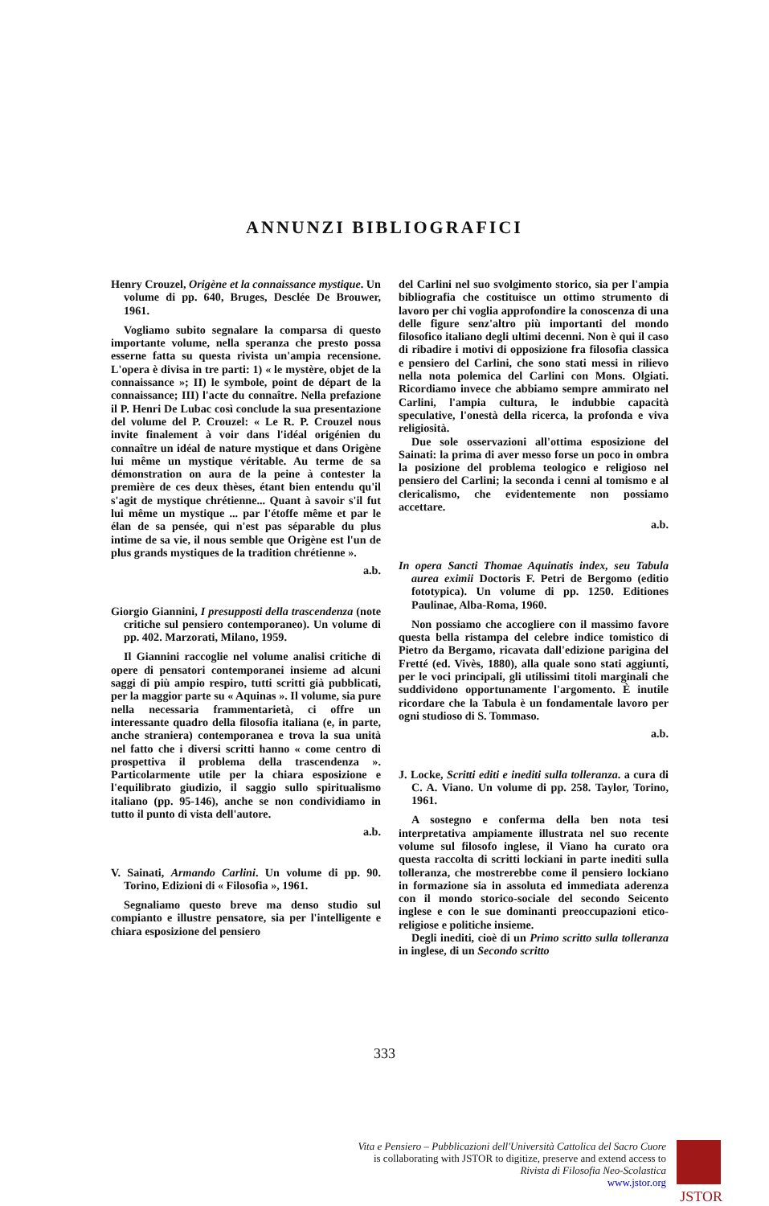ANNUNZI BIBLIOGRAFICI
Henry Crouzel, Origène et la connaissance mystique. Un volume di pp. 640, Bruges, Desclée De Brouwer, 1961.
Vogliamo subito segnalare la comparsa di questo importante volume, nella speranza che presto possa esserne fatta su questa rivista un'ampia recensione. L'opera è divisa in tre parti: 1) « le mystère, objet de la connaissance »; II) le symbole, point de départ de la connaissance; III) l'acte du connaître. Nella prefazione il P. Henri De Lubac così conclude la sua presentazione del volume del P. Crouzel: « Le R. P. Crouzel nous invite finalement à voir dans l'idéal origénien du connaître un idéal de nature mystique et dans Origène lui même un mystique véritable. Au terme de sa démonstration on aura de la peine à contester la première de ces deux thèses, étant bien entendu qu'il s'agit de mystique chrétienne... Quant à savoir s'il fut lui même un mystique ... par l'étoffe même et par le élan de sa pensée, qui n'est pas séparable du plus intime de sa vie, il nous semble que Origène est l'un de plus grands mystiques de la tradition chrétienne ».
a.b.
Giorgio Giannini, I presupposti della trascendenza (note critiche sul pensiero contemporaneo). Un volume di pp. 402. Marzorati, Milano, 1959.
Il Giannini raccoglie nel volume analisi critiche di opere di pensatori contemporanei insieme ad alcuni saggi di più ampio respiro, tutti scritti già pubblicati, per la maggior parte su « Aquinas ». Il volume, sia pure nella necessaria frammentarietà, ci offre un interessante quadro della filosofia italiana (e, in parte, anche straniera) contemporanea e trova la sua unità nel fatto che i diversi scritti hanno « come centro di prospettiva il problema della trascendenza ». Particolarmente utile per la chiara esposizione e l'equilibrato giudizio, il saggio sullo spiritualismo italiano (pp. 95-146), anche se non condividiamo in tutto il punto di vista dell'autore.
a.b.
V. Sainati, Armando Carlini. Un volume di pp. 90. Torino, Edizioni di « Filosofia », 1961.
Segnaliamo questo breve ma denso studio sul compianto e illustre pensatore, sia per l'intelligente e chiara esposizione del pensiero
del Carlini nel suo svolgimento storico, sia per l'ampia bibliografia che costituisce un ottimo strumento di lavoro per chi voglia approfondire la conoscenza di una delle figure senz'altro più importanti del mondo filosofico italiano degli ultimi decenni. Non è qui il caso di ribadire i motivi di opposizione fra filosofia classica e pensiero del Carlini, che sono stati messi in rilievo nella nota polemica del Carlini con Mons. Olgiati. Ricordiamo invece che abbiamo sempre ammirato nel Carlini, l'ampia cultura, le indubbie capacità speculative, l'onestà della ricerca, la profonda e viva religiosità.
Due sole osservazioni all'ottima esposizione del Sainati: la prima di aver messo forse un poco in ombra la posizione del problema teologico e religioso nel pensiero del Carlini; la seconda i cenni al tomismo e al clericalismo, che evidentemente non possiamo accettare.
a.b.
In opera Sancti Thomae Aquinatis index, seu Tabula aurea eximii Doctoris F. Petri de Bergomo (editio fototypica). Un volume di pp. 1250. Editiones Paulinae, Alba-Roma, 1960.
Non possiamo che accogliere con il massimo favore questa bella ristampa del celebre indice tomistico di Pietro da Bergamo, ricavata dall'edizione parigina del Fretté (ed. Vivès, 1880), alla quale sono stati aggiunti, per le voci principali, gli utilissimi titoli marginali che suddividono opportunamente l'argomento. È inutile ricordare che la Tabula è un fondamentale lavoro per ogni studioso di S. Tommaso.
a.b.
J. Locke, Scritti editi e inediti sulla tolleranza. a cura di C. A. Viano. Un volume di pp. 258. Taylor, Torino, 1961.
A sostegno e conferma della ben nota tesi interpretativa ampiamente illustrata nel suo recente volume sul filosofo inglese, il Viano ha curato ora questa raccolta di scritti lockiani in parte inediti sulla tolleranza, che mostrerebbe come il pensiero lockiano in formazione sia in assoluta ed immediata aderenza con il mondo storico-sociale del secondo Seicento inglese e con le sue dominanti preoccupazioni etico-religiose e politiche insieme.
Degli inediti, cioè di un Primo scritto sulla tolleranza in inglese, di un Secondo scritto
333
Vita e Pensiero – Pubblicazioni dell'Università Cattolica del Sacro Cuore
is collaborating with JSTOR to digitize, preserve and extend access to
Rivista di Filosofia Neo-Scolastica
www.jstor.org
JSTOR